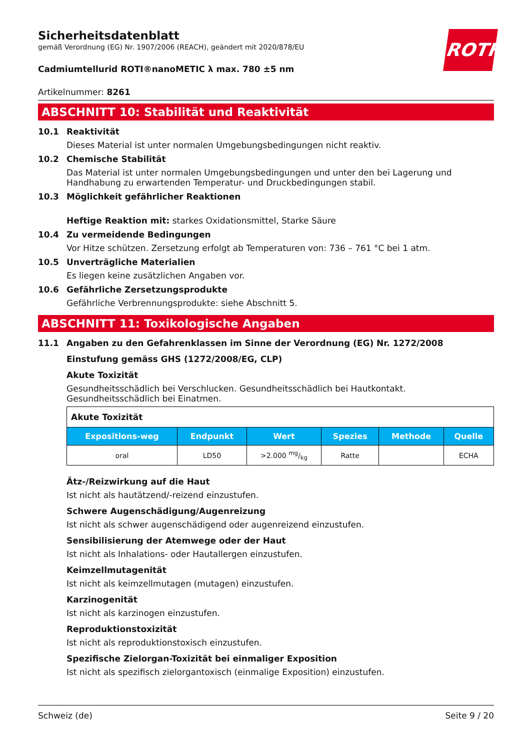ROTH
Sicherheitsdatenblatt
gemäß Verordnung (EG) Nr. 1907/2006 (REACH), geändert mit 2020/878/EU
Cadmiumtellurid ROTI®nanoMETIC λ max. 780 ±5 nm
Artikelnummer: 8261
ABSCHNITT 10: Stabilität und Reaktivität
10.1 Reaktivität
Dieses Material ist unter normalen Umgebungsbedingungen nicht reaktiv.
10.2 Chemische Stabilität
Das Material ist unter normalen Umgebungsbedingungen und unter den bei Lagerung und Handhabung zu erwartenden Temperatur- und Druckbedingungen stabil.
10.3 Möglichkeit gefährlicher Reaktionen
Heftige Reaktion mit: starkes Oxidationsmittel, Starke Säure
10.4 Zu vermeidende Bedingungen
Vor Hitze schützen. Zersetzung erfolgt ab Temperaturen von: 736 – 761 °C bei 1 atm.
10.5 Unverträgliche Materialien
Es liegen keine zusätzlichen Angaben vor.
10.6 Gefährliche Zersetzungsprodukte
Gefährliche Verbrennungsprodukte: siehe Abschnitt 5.
ABSCHNITT 11: Toxikologische Angaben
11.1 Angaben zu den Gefahrenklassen im Sinne der Verordnung (EG) Nr. 1272/2008
Einstufung gemäss GHS (1272/2008/EG, CLP)
Akute Toxizität
Gesundheitsschädlich bei Verschlucken. Gesundheitsschädlich bei Hautkontakt. Gesundheitsschädlich bei Einatmen.
| Akute Toxizität | | | | | |
| Expositions-weg | Endpunkt | Wert | Spezies | Methode | Quelle |
| oral | LD50 | >2.000 mg/kg | Ratte | | ECHA |
Ätz-/Reizwirkung auf die Haut
Ist nicht als hautätzend/-reizend einzustufen.
Schwere Augenschädigung/Augenreizung
Ist nicht als schwer augenschädigend oder augenreizend einzustufen.
Sensibilisierung der Atemwege oder der Haut
Ist nicht als Inhalations- oder Hautallergen einzustufen.
Keimzellmutagenität
Ist nicht als keimzellmutagen (mutagen) einzustufen.
Karzinogenität
Ist nicht als karzinogen einzustufen.
Reproduktionstoxizität
Ist nicht als reproduktionstoxisch einzustufen.
Spezifische Zielorgan-Toxizität bei einmaliger Exposition
Ist nicht als spezifisch zielorgantoxisch (einmalige Exposition) einzustufen.
Schweiz (de) Seite 9 / 20